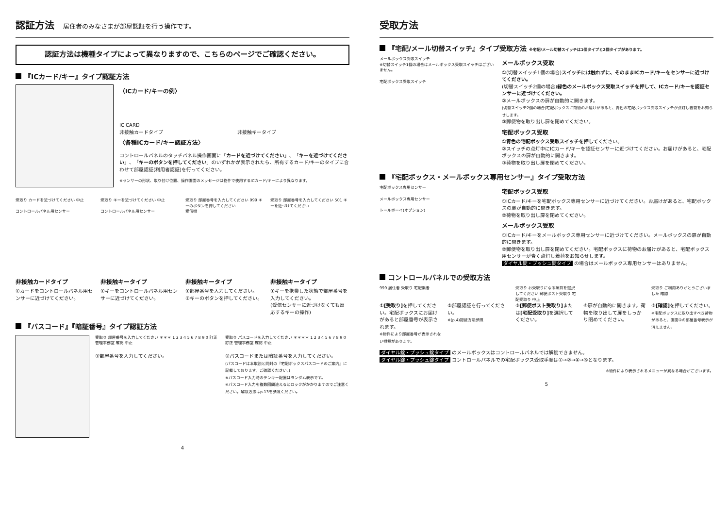認証方法 居住者のみなさまが部屋認証を行う操作です。
認証方法は機種タイプによって異なりますので、こちらのページでご確認ください。
『ICカード/キー』タイプ認証方法
〈ICカード/キーの例〉
IC CARD
非接触カードタイプ
非接触キータイプ
〈各種ICカード/キー認証方法〉
コントロールパネルのタッチパネル操作画面に「カードを近づけてください」、「キーを近づけてください」、「キーのボタンを押してください」のいずれかが表示されたら、所有するカード/キーのタイプに合わせて部屋認証(利用者認証)を行ってください。
※センサーの形状、取り付け位置、操作画面のメッセージは物件で使用するICカード/キーにより異なります。
受取り カードを近づけてください 中止
コントロールパネル用センサー
受取り キーを近づけてください 中止
コントロールパネル用センサー
受取り 部屋番号を入力してください 999 キーのボタンを押してください
受信機
受取り 部屋番号を入力してください 501 キーを近づけてください
非接触カードタイプ
①カードをコントロールパネル用センサーに近づけてください。
非接触キータイプ
①キーをコントロールパネル用センサーに近づけてください。
非接触キータイプ
①部屋番号を入力してください。
②キーのボタンを押してください。
非接触キータイプ
①キーを携帯した状態で部屋番号を入力してください。
(受信センサーに近づけなくても反応するキーの操作)
『パスコード』『暗証番号』タイプ認証方法
受取り 部屋番号を入力してください ＊＊＊ 1 2 3 4 5 6 7 8 9 0 訂正 管理事務室 確認 中止
①部屋番号を入力してください。
受取り パスコードを入力してください ＊＊＊＊ 1 2 3 4 5 6 7 8 9 0 訂正 管理事務室 確認 中止
②パスコードまたは暗証番号を入力してください。
(パスコードは本取説と同封の『宅配ボックスパスコードのご案内』に記載しております。ご確認ください。)
※パスコード入力時のテンキー配置はランダム表示です。
※パスコード入力を複数回間違えるとロックがかかりますのでご注意ください。解除方法はp.13を参照ください。
4
受取方法
『宅配/メール切替スイッチ』タイプ受取方法 ※宅配/メール切替スイッチは1個タイプと2個タイプがあります。
メールボックス受取スイッチ
※切替スイッチ1個の場合はメールボックス受取スイッチはございません。
宅配ボックス受取スイッチ
メールボックス受取
①(切替スイッチ1個の場合)スイッチには触れずに、そのままICカード/キーをセンサーに近づけてください。
(切替スイッチ2個の場合)緑色のメールボックス受取スイッチを押して、ICカード/キーを認証センサーに近づけてください。
②メールボックスの扉が自動的に開きます。
(切替スイッチ2個の場合)宅配ボックスに荷物のお届けがあると、青色の宅配ボックス受取スイッチが点灯し着荷をお知らせします。
③郵便物を取り出し扉を閉めてください。
宅配ボックス受取
①青色の宅配ボックス受取スイッチを押してください。
②スイッチの点灯中にICカード/キーを認証センサーに近づけてください。お届けがあると、宅配ボックスの扉が自動的に開きます。
③荷物を取り出し扉を閉めてください。
『宅配ボックス・メールボックス専用センサー』タイプ受取方法
宅配ボックス専用センサー
メールボックス専用センサー
トールボーイ(オプション)
宅配ボックス受取
①ICカード/キーを宅配ボックス専用センサーに近づけてください。お届けがあると、宅配ボックスの扉が自動的に開きます。
②荷物を取り出し扉を閉めてください。
メールボックス受取
①ICカード/キーをメールボックス専用センサーに近づけてください。メールボックスの扉が自動的に開きます。
②郵便物を取り出し扉を閉めてください。宅配ボックスに荷物のお届けがあると、宅配ボックス用センサーが青く点灯し着荷をお知らせします。
ダイヤル錠・プッシュ錠タイプ の場合はメールボックス専用センサーはありません。
コントロールパネルでの受取方法
999 居住者 受取り 宅配業者 受取り お受取りになる項目を選択してください 郵便ポスト受取り 宅配受取り 中止
受取り ご利用ありがとうございました 確認
①[受取り] を押してください。宅配ボックスにお届けがあると部屋番号が表示されます。
※物件により部屋番号が表示されない機種があります。
②部屋認証を行ってください。
※(p.4)認証方法参照
③[郵便ポスト受取り] または[宅配受取り] を選択してください。
④扉が自動的に開きます。荷物を取り出して扉をしっかり閉めてください。
⑤[確認] を押してください。
※宅配ボックスに取り出すべき荷物があると、画面①の部屋番号表示が消えません。
ダイヤル錠・プッシュ錠タイプ のメールボックスはコントロールパネルでは解錠できません。
ダイヤル錠・プッシュ錠タイプ コントロールパネルでの宅配ボックス受取手順は①→②→④→⑤となります。
※物件により表示されるメニューが異なる場合がございます。
5